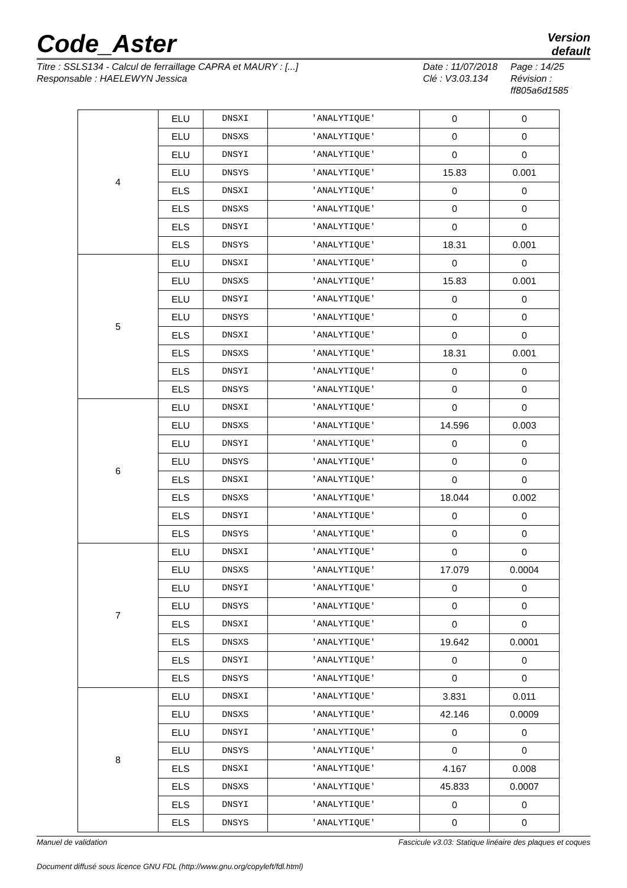Code_Aster
Version
default
Titre : SSLS134 - Calcul de ferraillage CAPRA et MAURY : [...]
Responsable : HAELEWYN Jessica
Date : 11/07/2018
Clé : V3.03.134
Page : 14/25
Révision :
ff805a6d1585
| 4 | ELU | DNSXI | 'ANALYTIQUE' | 0 | 0 |
| | ELU | DNSXS | 'ANALYTIQUE' | 0 | 0 |
| | ELU | DNSYI | 'ANALYTIQUE' | 0 | 0 |
| | ELU | DNSYS | 'ANALYTIQUE' | 15.83 | 0.001 |
| | ELS | DNSXI | 'ANALYTIQUE' | 0 | 0 |
| | ELS | DNSXS | 'ANALYTIQUE' | 0 | 0 |
| | ELS | DNSYI | 'ANALYTIQUE' | 0 | 0 |
| | ELS | DNSYS | 'ANALYTIQUE' | 18.31 | 0.001 |
| 5 | ELU | DNSXI | 'ANALYTIQUE' | 0 | 0 |
| | ELU | DNSXS | 'ANALYTIQUE' | 15.83 | 0.001 |
| | ELU | DNSYI | 'ANALYTIQUE' | 0 | 0 |
| | ELU | DNSYS | 'ANALYTIQUE' | 0 | 0 |
| | ELS | DNSXI | 'ANALYTIQUE' | 0 | 0 |
| | ELS | DNSXS | 'ANALYTIQUE' | 18.31 | 0.001 |
| | ELS | DNSYI | 'ANALYTIQUE' | 0 | 0 |
| | ELS | DNSYS | 'ANALYTIQUE' | 0 | 0 |
| 6 | ELU | DNSXI | 'ANALYTIQUE' | 0 | 0 |
| | ELU | DNSXS | 'ANALYTIQUE' | 14.596 | 0.003 |
| | ELU | DNSYI | 'ANALYTIQUE' | 0 | 0 |
| | ELU | DNSYS | 'ANALYTIQUE' | 0 | 0 |
| | ELS | DNSXI | 'ANALYTIQUE' | 0 | 0 |
| | ELS | DNSXS | 'ANALYTIQUE' | 18.044 | 0.002 |
| | ELS | DNSYI | 'ANALYTIQUE' | 0 | 0 |
| | ELS | DNSYS | 'ANALYTIQUE' | 0 | 0 |
| 7 | ELU | DNSXI | 'ANALYTIQUE' | 0 | 0 |
| | ELU | DNSXS | 'ANALYTIQUE' | 17.079 | 0.0004 |
| | ELU | DNSYI | 'ANALYTIQUE' | 0 | 0 |
| | ELU | DNSYS | 'ANALYTIQUE' | 0 | 0 |
| | ELS | DNSXI | 'ANALYTIQUE' | 0 | 0 |
| | ELS | DNSXS | 'ANALYTIQUE' | 19.642 | 0.0001 |
| | ELS | DNSYI | 'ANALYTIQUE' | 0 | 0 |
| | ELS | DNSYS | 'ANALYTIQUE' | 0 | 0 |
| 8 | ELU | DNSXI | 'ANALYTIQUE' | 3.831 | 0.011 |
| | ELU | DNSXS | 'ANALYTIQUE' | 42.146 | 0.0009 |
| | ELU | DNSYI | 'ANALYTIQUE' | 0 | 0 |
| | ELU | DNSYS | 'ANALYTIQUE' | 0 | 0 |
| | ELS | DNSXI | 'ANALYTIQUE' | 4.167 | 0.008 |
| | ELS | DNSXS | 'ANALYTIQUE' | 45.833 | 0.0007 |
| | ELS | DNSYI | 'ANALYTIQUE' | 0 | 0 |
| | ELS | DNSYS | 'ANALYTIQUE' | 0 | 0 |
Manuel de validation Fascicule v3.03: Statique linéaire des plaques et coques
Document diffusé sous licence GNU FDL (http://www.gnu.org/copyleft/fdl.html)